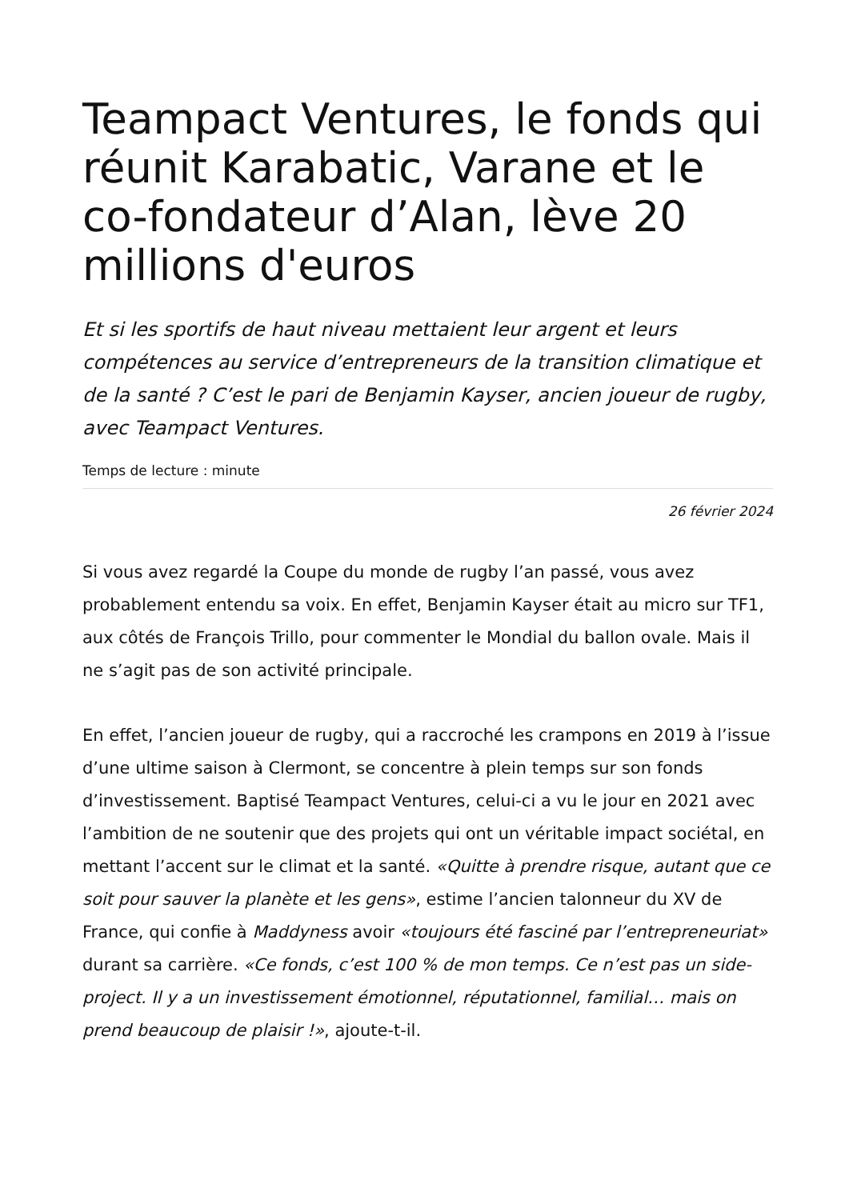Teampact Ventures, le fonds qui réunit Karabatic, Varane et le co-fondateur d’Alan, lève 20 millions d'euros
Et si les sportifs de haut niveau mettaient leur argent et leurs compétences au service d’entrepreneurs de la transition climatique et de la santé ? C’est le pari de Benjamin Kayser, ancien joueur de rugby, avec Teampact Ventures.
Temps de lecture : minute
26 février 2024
Si vous avez regardé la Coupe du monde de rugby l’an passé, vous avez probablement entendu sa voix. En effet, Benjamin Kayser était au micro sur TF1, aux côtés de François Trillo, pour commenter le Mondial du ballon ovale. Mais il ne s’agit pas de son activité principale.
En effet, l’ancien joueur de rugby, qui a raccroché les crampons en 2019 à l’issue d’une ultime saison à Clermont, se concentre à plein temps sur son fonds d’investissement. Baptisé Teampact Ventures, celui-ci a vu le jour en 2021 avec l’ambition de ne soutenir que des projets qui ont un véritable impact sociétal, en mettant l’accent sur le climat et la santé. «Quitte à prendre risque, autant que ce soit pour sauver la planète et les gens», estime l’ancien talonneur du XV de France, qui confie à Maddyness avoir «toujours été fasciné par l’entrepreneuriat» durant sa carrière. «Ce fonds, c’est 100 % de mon temps. Ce n’est pas un side-project. Il y a un investissement émotionnel, réputationnel, familial… mais on prend beaucoup de plaisir !», ajoute-t-il.